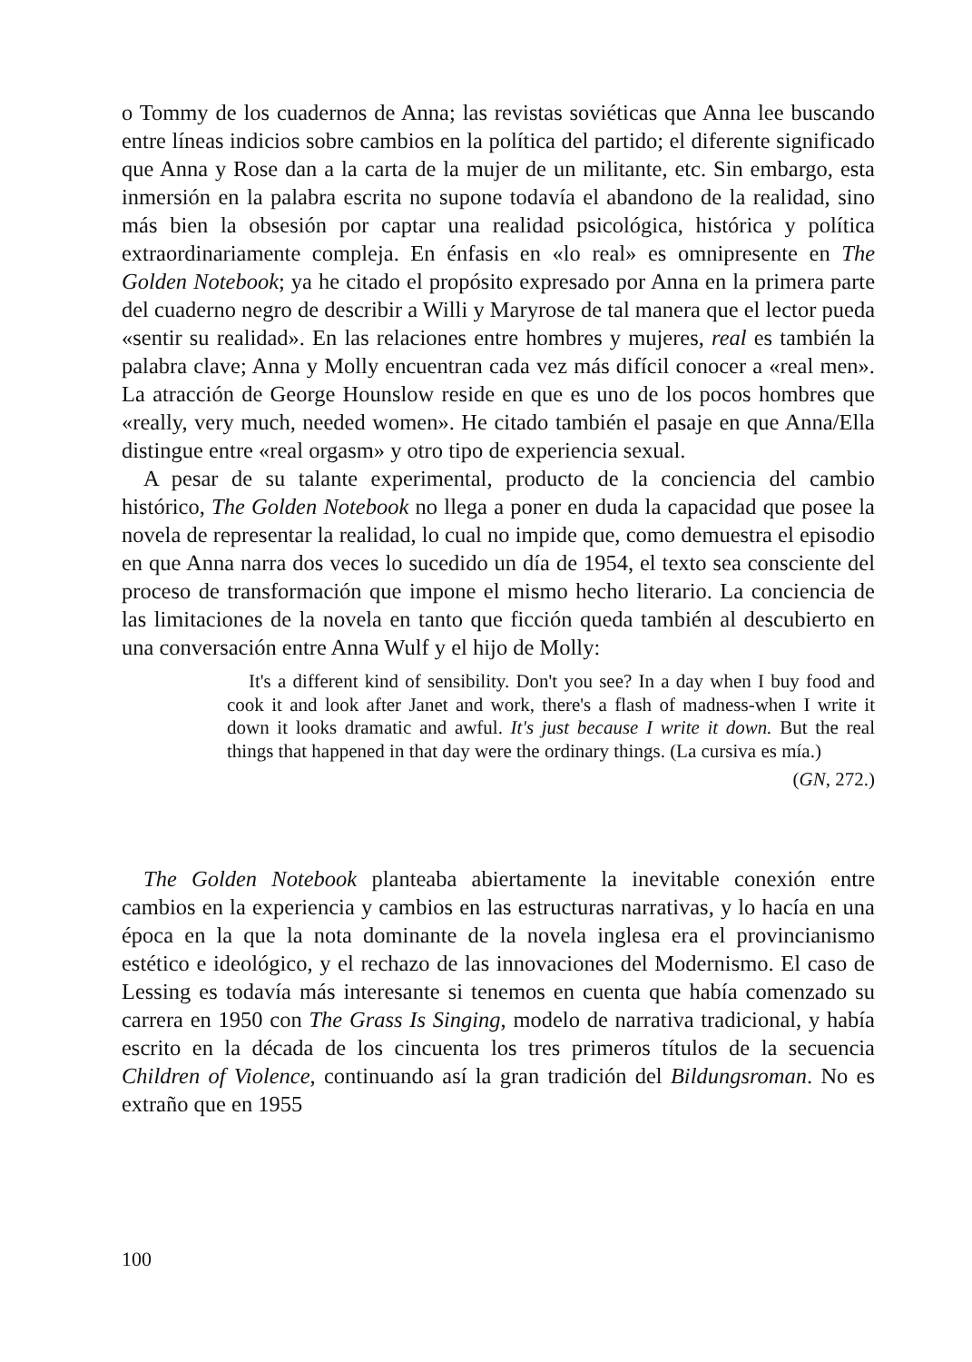o Tommy de los cuadernos de Anna; las revistas soviéticas que Anna lee buscando entre líneas indicios sobre cambios en la política del partido; el diferente significado que Anna y Rose dan a la carta de la mujer de un militante, etc. Sin embargo, esta inmersión en la palabra escrita no supone todavía el abandono de la realidad, sino más bien la obsesión por captar una realidad psicológica, histórica y política extraordinariamente compleja. En énfasis en «lo real» es omnipresente en The Golden Notebook; ya he citado el propósito expresado por Anna en la primera parte del cuaderno negro de describir a Willi y Maryrose de tal manera que el lector pueda «sentir su realidad». En las relaciones entre hombres y mujeres, real es también la palabra clave; Anna y Molly encuentran cada vez más difícil conocer a «real men». La atracción de George Hounslow reside en que es uno de los pocos hombres que «really, very much, needed women». He citado también el pasaje en que Anna/Ella distingue entre «real orgasm» y otro tipo de experiencia sexual.
A pesar de su talante experimental, producto de la conciencia del cambio histórico, The Golden Notebook no llega a poner en duda la capacidad que posee la novela de representar la realidad, lo cual no impide que, como demuestra el episodio en que Anna narra dos veces lo sucedido un día de 1954, el texto sea consciente del proceso de transformación que impone el mismo hecho literario. La conciencia de las limitaciones de la novela en tanto que ficción queda también al descubierto en una conversación entre Anna Wulf y el hijo de Molly:
It's a different kind of sensibility. Don't you see? In a day when I buy food and cook it and look after Janet and work, there's a flash of madness-when I write it down it looks dramatic and awful. It's just because I write it down. But the real things that happened in that day were the ordinary things. (La cursiva es mía.)
(GN, 272.)
The Golden Notebook planteaba abiertamente la inevitable conexión entre cambios en la experiencia y cambios en las estructuras narrativas, y lo hacía en una época en la que la nota dominante de la novela inglesa era el provincianismo estético e ideológico, y el rechazo de las innovaciones del Modernismo. El caso de Lessing es todavía más interesante si tenemos en cuenta que había comenzado su carrera en 1950 con The Grass Is Singing, modelo de narrativa tradicional, y había escrito en la década de los cincuenta los tres primeros títulos de la secuencia Children of Violence, continuando así la gran tradición del Bildungsroman. No es extraño que en 1955
100